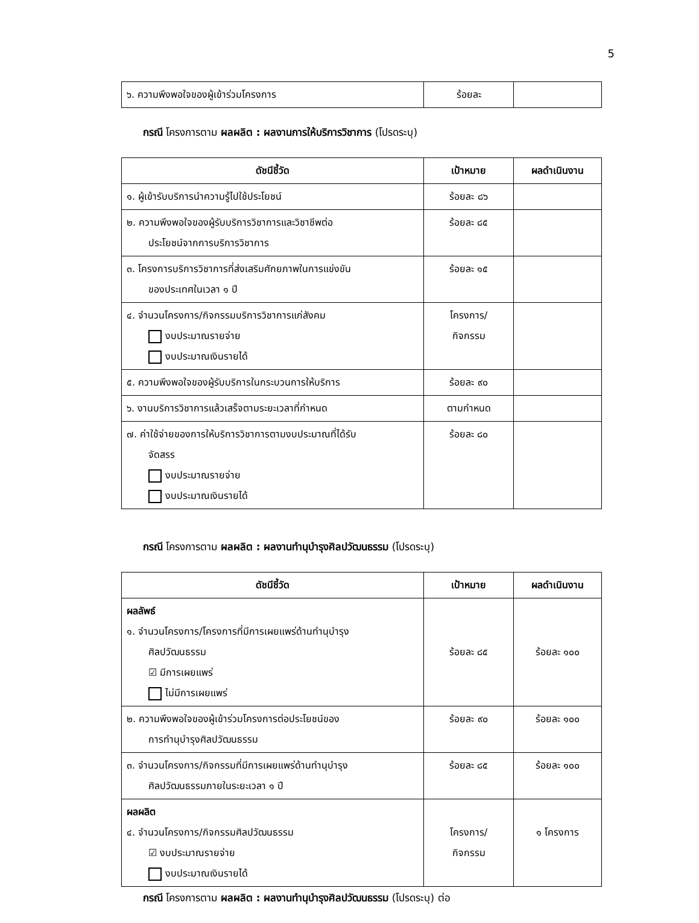5
| ๖. ความพึงพอใจของผู้เข้าร่วมโครงการ | ร้อยละ | |
กรณี โครงการตาม ผลผลิต : ผลงานการให้บริการวิชาการ (โปรดระบุ)
| ดัชนีชี้วัด | เป้าหมาย | ผลดำเนินงาน |
| --- | --- | --- |
| ๑. ผู้เข้ารับบริการนำความรู้ไปใช้ประโยชน์ | ร้อยละ ๘๖ | |
| ๒. ความพึงพอใจของผู้รับบริการวิชาการและวิชาชีพต่อ ประโยชน์จากการบริการวิชาการ | ร้อยละ ๘๕ | |
| ๓. โครงการบริการวิชาการที่ส่งเสริมศักยภาพในการแข่งขัน ของประเทศในเวลา ๑ ปี | ร้อยละ ๑๕ | |
| ๔. จำนวนโครงการ/กิจกรรมบริการวิชาการแก่สังคม งบประมาณรายจ่าย งบประมาณเงินรายได้ | โครงการ/ กิจกรรม | |
| ๕. ความพึงพอใจของผู้รับบริการในกระบวนการให้บริการ | ร้อยละ ๙๐ | |
| ๖. งานบริการวิชาการแล้วเสร็จตามระยะเวลาที่กำหนด | ตามกำหนด | |
| ๗. ค่าใช้จ่ายของการให้บริการวิชาการตามงบประมาณที่ได้รับ จัดสรร งบประมาณรายจ่าย งบประมาณเงินรายได้ | ร้อยละ ๘๐ | |
กรณี โครงการตาม ผลผลิต : ผลงานทำนุบำรุงศิลปวัฒนธรรม (โปรดระบุ)
| ดัชนีชี้วัด | เป้าหมาย | ผลดำเนินงาน |
| --- | --- | --- |
| ผลลัพธ์ ๑. จำนวนโครงการ/โครงการที่มีการเผยแพร่ด้านทำนุบำรุง ศิลปวัฒนธรรม ☑ มีการเผยแพร่ ไม่มีการเผยแพร่ | ร้อยละ ๘๕ | ร้อยละ ๑๐๐ |
| ๒. ความพึงพอใจของผู้เข้าร่วมโครงการต่อประโยชน์ของ การทำนุบำรุงศิลปวัฒนธรรม | ร้อยละ ๙๐ | ร้อยละ ๑๐๐ |
| ๓. จำนวนโครงการ/กิจกรรมที่มีการเผยแพร่ด้านทำนุบำรุง ศิลปวัฒนธรรมภายในระยะเวลา ๑ ปี | ร้อยละ ๘๕ | ร้อยละ ๑๐๐ |
| ผลผลิต ๔. จำนวนโครงการ/กิจกรรมศิลปวัฒนธรรม ☑ งบประมาณรายจ่าย งบประมาณเงินรายได้ | โครงการ/ กิจกรรม | ๑ โครงการ |
กรณี โครงการตาม ผลผลิต : ผลงานทำนุบำรุงศิลปวัฒนธรรม (โปรดระบุ) ต่อ